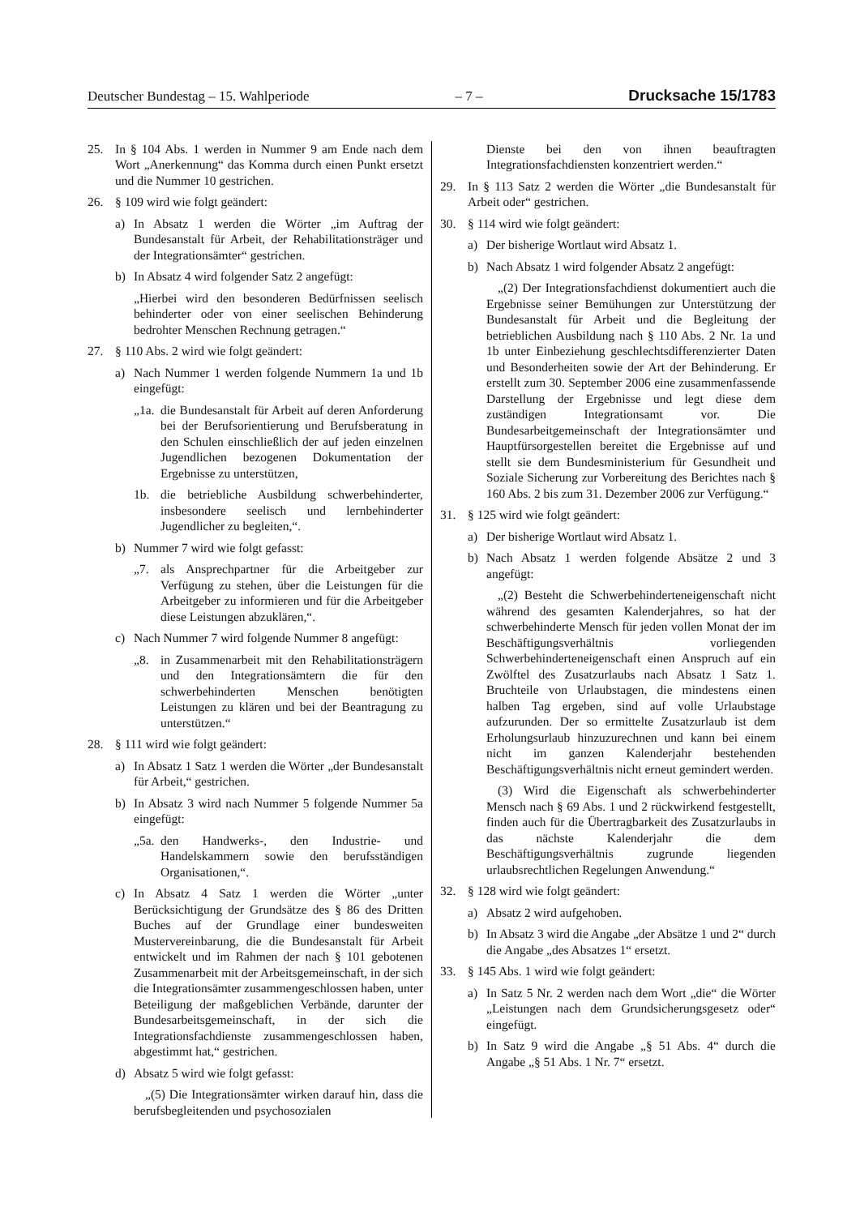Deutscher Bundestag – 15. Wahlperiode – 7 – Drucksache 15/1783
25. In § 104 Abs. 1 werden in Nummer 9 am Ende nach dem Wort „Anerkennung“ das Komma durch einen Punkt ersetzt und die Nummer 10 gestrichen.
26. § 109 wird wie folgt geändert:
a) In Absatz 1 werden die Wörter „im Auftrag der Bundesanstalt für Arbeit, der Rehabilitationsträger und der Integrationsämter“ gestrichen.
b) In Absatz 4 wird folgender Satz 2 angefügt:
„Hierbei wird den besonderen Bedürfnissen seelisch behinderter oder von einer seelischen Behinderung bedrohter Menschen Rechnung getragen.“
27. § 110 Abs. 2 wird wie folgt geändert:
a) Nach Nummer 1 werden folgende Nummern 1a und 1b eingefügt:
„1a. die Bundesanstalt für Arbeit auf deren Anforderung bei der Berufsorientierung und Berufsberatung in den Schulen einschließlich der auf jeden einzelnen Jugendlichen bezogenen Dokumentation der Ergebnisse zu unterstützen,
1b. die betriebliche Ausbildung schwerbehinderter, insbesondere seelisch und lernbehinderter Jugendlicher zu begleiten,“.
b) Nummer 7 wird wie folgt gefasst:
„7. als Ansprechpartner für die Arbeitgeber zur Verfügung zu stehen, über die Leistungen für die Arbeitgeber zu informieren und für die Arbeitgeber diese Leistungen abzuklären,“.
c) Nach Nummer 7 wird folgende Nummer 8 angefügt:
„8. in Zusammenarbeit mit den Rehabilitationsträgern und den Integrationsämtern die für den schwerbehinderten Menschen benötigten Leistungen zu klären und bei der Beantragung zu unterstützen.“
28. § 111 wird wie folgt geändert:
a) In Absatz 1 Satz 1 werden die Wörter „der Bundesanstalt für Arbeit,“ gestrichen.
b) In Absatz 3 wird nach Nummer 5 folgende Nummer 5a eingefügt:
„5a. den Handwerks-, den Industrie- und Handelskammern sowie den berufsständigen Organisationen,“.
c) In Absatz 4 Satz 1 werden die Wörter „unter Berücksichtigung der Grundsätze des § 86 des Dritten Buches auf der Grundlage einer bundesweiten Mustervereinbarung, die die Bundesanstalt für Arbeit entwickelt und im Rahmen der nach § 101 gebotenen Zusammenarbeit mit der Arbeitsgemeinschaft, in der sich die Integrationsämter zusammengeschlossen haben, unter Beteiligung der maßgeblichen Verbände, darunter der Bundesarbeitsgemeinschaft, in der sich die Integrationsfachdienste zusammengeschlossen haben, abgestimmt hat,“ gestrichen.
d) Absatz 5 wird wie folgt gefasst:
„(5) Die Integrationsämter wirken darauf hin, dass die berufsbegleitenden und psychosozialen
Dienste bei den von ihnen beauftragten Integrationsfachdiensten konzentriert werden.“
29. In § 113 Satz 2 werden die Wörter „die Bundesanstalt für Arbeit oder“ gestrichen.
30. § 114 wird wie folgt geändert:
a) Der bisherige Wortlaut wird Absatz 1.
b) Nach Absatz 1 wird folgender Absatz 2 angefügt:
„(2) Der Integrationsfachdienst dokumentiert auch die Ergebnisse seiner Bemühungen zur Unterstützung der Bundesanstalt für Arbeit und die Begleitung der betrieblichen Ausbildung nach § 110 Abs. 2 Nr. 1a und 1b unter Einbeziehung geschlechtsdifferenzierter Daten und Besonderheiten sowie der Art der Behinderung. Er erstellt zum 30. September 2006 eine zusammenfassende Darstellung der Ergebnisse und legt diese dem zuständigen Integrationsamt vor. Die Bundesarbeitgemeinschaft der Integrationsämter und Hauptfürsorgestellen bereitet die Ergebnisse auf und stellt sie dem Bundesministerium für Gesundheit und Soziale Sicherung zur Vorbereitung des Berichtes nach § 160 Abs. 2 bis zum 31. Dezember 2006 zur Verfügung.“
31. § 125 wird wie folgt geändert:
a) Der bisherige Wortlaut wird Absatz 1.
b) Nach Absatz 1 werden folgende Absätze 2 und 3 angefügt:
„(2) Besteht die Schwerbehinderteneigenschaft nicht während des gesamten Kalenderjahres, so hat der schwerbehinderte Mensch für jeden vollen Monat der im Beschäftigungsverhältnis vorliegenden Schwerbehinderteneigenschaft einen Anspruch auf ein Zwölftel des Zusatzurlaubs nach Absatz 1 Satz 1. Bruchteile von Urlaubstagen, die mindestens einen halben Tag ergeben, sind auf volle Urlaubstage aufzurunden. Der so ermittelte Zusatzurlaub ist dem Erholungsurlaub hinzuzurechnen und kann bei einem nicht im ganzen Kalenderjahr bestehenden Beschäftigungsverhältnis nicht erneut gemindert werden.
(3) Wird die Eigenschaft als schwerbehinderter Mensch nach § 69 Abs. 1 und 2 rückwirkend festgestellt, finden auch für die Übertragbarkeit des Zusatzurlaubs in das nächste Kalenderjahr die dem Beschäftigungsverhältnis zugrunde liegenden urlaubsrechtlichen Regelungen Anwendung.“
32. § 128 wird wie folgt geändert:
a) Absatz 2 wird aufgehoben.
b) In Absatz 3 wird die Angabe „der Absätze 1 und 2“ durch die Angabe „des Absatzes 1“ ersetzt.
33. § 145 Abs. 1 wird wie folgt geändert:
a) In Satz 5 Nr. 2 werden nach dem Wort „die“ die Wörter „Leistungen nach dem Grundsicherungsgesetz oder“ eingefügt.
b) In Satz 9 wird die Angabe „§ 51 Abs. 4“ durch die Angabe „§ 51 Abs. 1 Nr. 7“ ersetzt.